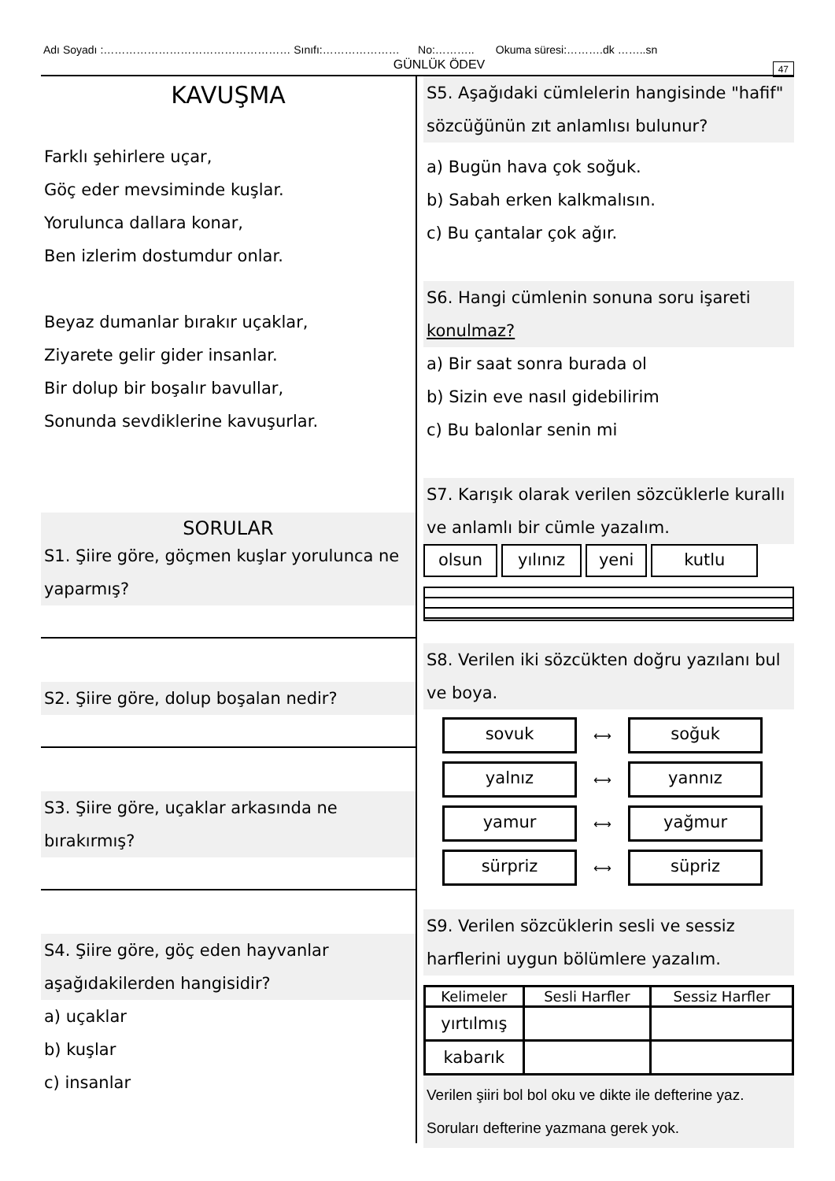Adı Soyadı :…………………………………………… Sınıfı:………………… No:……….. Okuma süresi:……….dk ……..sn
GÜNLÜK ÖDEV
47
KAVUŞMA
Farklı şehirlere uçar,
Göç eder mevsiminde kuşlar.
Yorulunca dallara konar,
Ben izlerim dostumdur onlar.
Beyaz dumanlar bırakır uçaklar,
Ziyarete gelir gider insanlar.
Bir dolup bir boşalır bavullar,
Sonunda sevdiklerine kavuşurlar.
SORULAR
S1. Şiire göre, göçmen kuşlar yorulunca ne yaparmış?
S2. Şiire göre, dolup boşalan nedir?
S3. Şiire göre, uçaklar arkasında ne bırakırmış?
S4. Şiire göre, göç eden hayvanlar aşağıdakilerden hangisidir?
a) uçaklar
b) kuşlar
c) insanlar
S5. Aşağıdaki cümlelerin hangisinde "hafif" sözcüğünün zıt anlamlısı bulunur?
a) Bugün hava çok soğuk.
b) Sabah erken kalkmalısın.
c) Bu çantalar çok ağır.
S6. Hangi cümlenin sonuna soru işareti konulmaz?
a) Bir saat sonra burada ol
b) Sizin eve nasıl gidebilirim
c) Bu balonlar senin mi
S7. Karışık olarak verilen sözcüklerle kurallı ve anlamlı bir cümle yazalım.
olsun yılınız yeni kutlu
S8. Verilen iki sözcükten doğru yazılanı bul ve boya.
sovuk ⟷ soğuk
yalnız ⟷ yannız
yamur ⟷ yağmur
sürpriz ⟷ süpriz
S9. Verilen sözcüklerin sesli ve sessiz harflerini uygun bölümlere yazalım.
| Kelimeler | Sesli Harfler | Sessiz Harfler |
| --- | --- | --- |
| yırtılmış | | |
| kabarık | | |
Verilen şiiri bol bol oku ve dikte ile defterine yaz. Soruları defterine yazmana gerek yok.